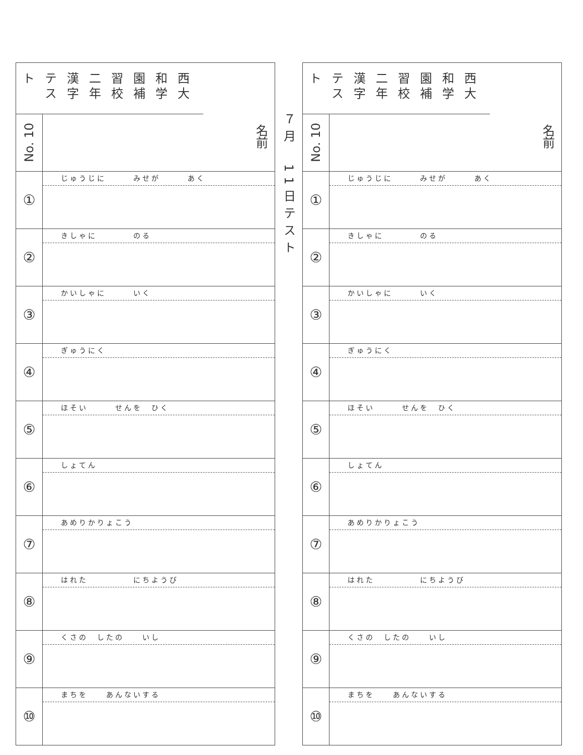西大和学園補習校二年
漢字テスト
No. 10
名前
①
じゅうじに　　　みせが　　　あく
②
きしゃに　　　　のる
③
かいしゃに　　　いく
④
ぎゅうにく
⑤
ほそい　　　せんを　ひく
⑥
しょてん
⑦
あめりかりょこう
⑧
はれた　　　　　にちようび
⑨
くさの　したの　　いし
⑩
まちを　　あんないする
７月　11日テスト
西大和学園補習校二年
漢字テスト
No. 10
名前
①
じゅうじに　　　みせが　　　あく
②
きしゃに　　　　のる
③
かいしゃに　　　いく
④
ぎゅうにく
⑤
ほそい　　　せんを　ひく
⑥
しょてん
⑦
あめりかりょこう
⑧
はれた　　　　　にちようび
⑨
くさの　したの　　いし
⑩
まちを　　あんないする